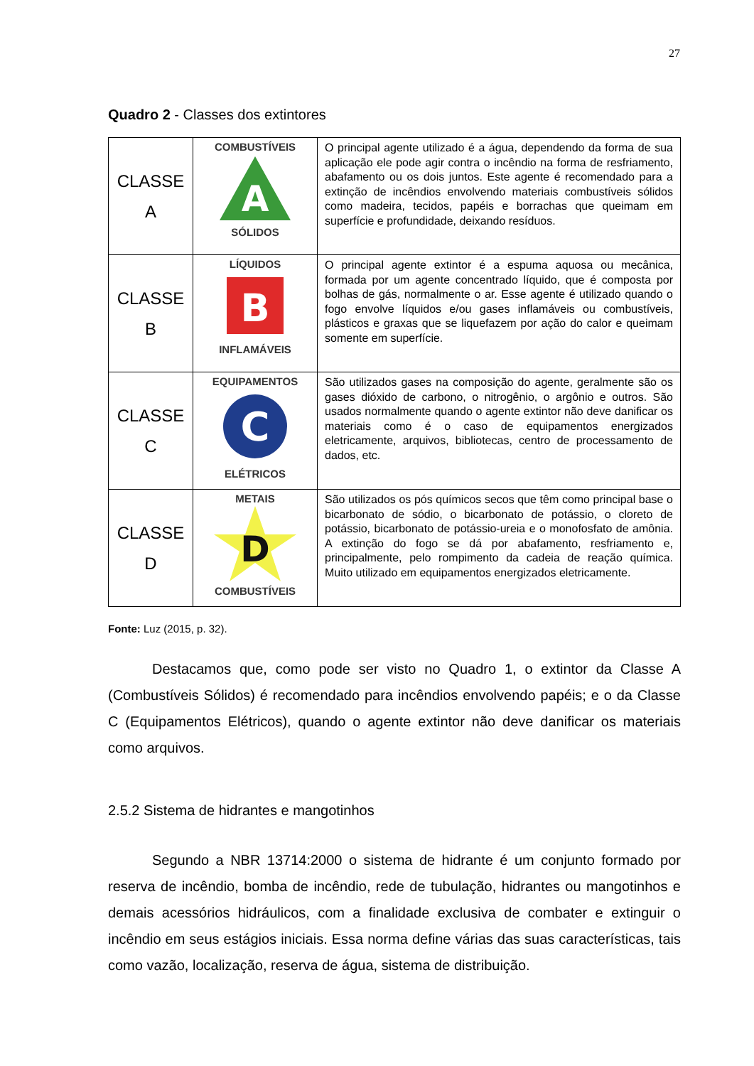27
Quadro 2 - Classes dos extintores
| CLASSE A | COMBUSTÍVEIS A SÓLIDOS | O principal agente utilizado é a água, dependendo da forma de sua aplicação ele pode agir contra o incêndio na forma de resfriamento, abafamento ou os dois juntos. Este agente é recomendado para a extinção de incêndios envolvendo materiais combustíveis sólidos como madeira, tecidos, papéis e borrachas que queimam em superfície e profundidade, deixando resíduos. |
| CLASSE B | LÍQUIDOS B INFLAMÁVEIS | O principal agente extintor é a espuma aquosa ou mecânica, formada por um agente concentrado líquido, que é composta por bolhas de gás, normalmente o ar. Esse agente é utilizado quando o fogo envolve líquidos e/ou gases inflamáveis ou combustíveis, plásticos e graxas que se liquefazem por ação do calor e queimam somente em superfície. |
| CLASSE C | EQUIPAMENTOS C ELÉTRICOS | São utilizados gases na composição do agente, geralmente são os gases dióxido de carbono, o nitrogênio, o argônio e outros. São usados normalmente quando o agente extintor não deve danificar os materiais como é o caso de equipamentos energizados eletricamente, arquivos, bibliotecas, centro de processamento de dados, etc. |
| CLASSE D | METAIS D COMBUSTÍVEIS | São utilizados os pós químicos secos que têm como principal base o bicarbonato de sódio, o bicarbonato de potássio, o cloreto de potássio, bicarbonato de potássio-ureia e o monofosfato de amônia. A extinção do fogo se dá por abafamento, resfriamento e, principalmente, pelo rompimento da cadeia de reação química. Muito utilizado em equipamentos energizados eletricamente. |
Fonte: Luz (2015, p. 32).
Destacamos que, como pode ser visto no Quadro 1, o extintor da Classe A (Combustíveis Sólidos) é recomendado para incêndios envolvendo papéis; e o da Classe C (Equipamentos Elétricos), quando o agente extintor não deve danificar os materiais como arquivos.
2.5.2 Sistema de hidrantes e mangotinhos
Segundo a NBR 13714:2000 o sistema de hidrante é um conjunto formado por reserva de incêndio, bomba de incêndio, rede de tubulação, hidrantes ou mangotinhos e demais acessórios hidráulicos, com a finalidade exclusiva de combater e extinguir o incêndio em seus estágios iniciais. Essa norma define várias das suas características, tais como vazão, localização, reserva de água, sistema de distribuição.